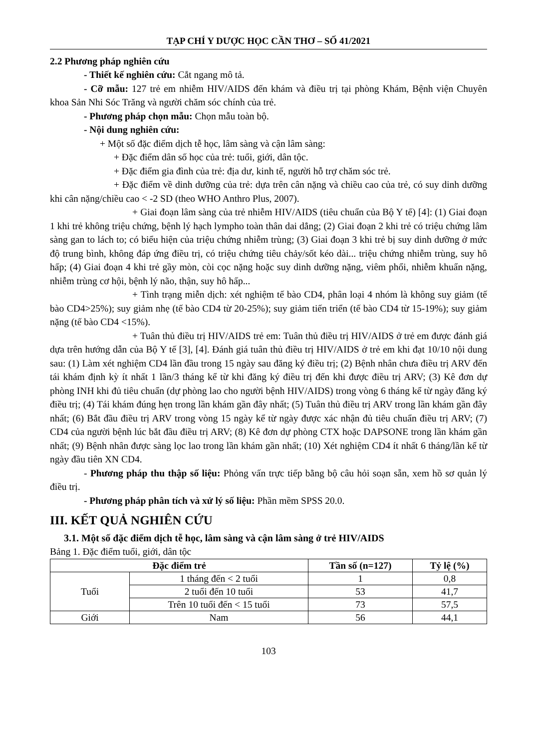TẠP CHÍ Y DƯỢC HỌC CẦN THƠ – SỐ 41/2021
2.2 Phương pháp nghiên cứu
- Thiết kế nghiên cứu: Cắt ngang mô tả.
- Cỡ mẫu: 127 trẻ em nhiễm HIV/AIDS đến khám và điều trị tại phòng Khám, Bệnh viện Chuyên khoa Sản Nhi Sóc Trăng và người chăm sóc chính của trẻ.
- Phương pháp chọn mẫu: Chọn mẫu toàn bộ.
- Nội dung nghiên cứu:
+ Một số đặc điểm dịch tễ học, lâm sàng và cận lâm sàng:
+ Đặc điểm dân số học của trẻ: tuổi, giới, dân tộc.
+ Đặc điểm gia đình của trẻ: địa dư, kinh tế, người hỗ trợ chăm sóc trẻ.
+ Đặc điểm về dinh dưỡng của trẻ: dựa trên cân nặng và chiều cao của trẻ, có suy dinh dưỡng khi cân nặng/chiều cao < -2 SD (theo WHO Anthro Plus, 2007).
+ Giai đoạn lâm sàng của trẻ nhiễm HIV/AIDS (tiêu chuẩn của Bộ Y tế) [4]: (1) Giai đoạn 1 khi trẻ không triệu chứng, bệnh lý hạch lympho toàn thân dai dẳng; (2) Giai đoạn 2 khi trẻ có triệu chứng lâm sàng gan to lách to; có biểu hiện của triệu chứng nhiễm trùng; (3) Giai đoạn 3 khi trẻ bị suy dinh dưỡng ở mức độ trung bình, không đáp ứng điều trị, có triệu chứng tiêu chảy/sốt kéo dài... triệu chứng nhiễm trùng, suy hô hấp; (4) Giai đoạn 4 khi trẻ gầy mòn, còi cọc nặng hoặc suy dinh dưỡng nặng, viêm phổi, nhiễm khuẩn nặng, nhiễm trùng cơ hội, bệnh lý não, thận, suy hô hấp...
+ Tình trạng miễn dịch: xét nghiệm tế bào CD4, phân loại 4 nhóm là không suy giảm (tế bào CD4>25%); suy giảm nhẹ (tế bào CD4 từ 20-25%); suy giảm tiến triển (tế bào CD4 từ 15-19%); suy giảm nặng (tế bào CD4 <15%).
+ Tuân thủ điều trị HIV/AIDS trẻ em: Tuân thủ điều trị HIV/AIDS ở trẻ em được đánh giá dựa trên hướng dẫn của Bộ Y tế [3], [4]. Đánh giá tuân thủ điều trị HIV/AIDS ở trẻ em khi đạt 10/10 nội dung sau: (1) Làm xét nghiệm CD4 lần đầu trong 15 ngày sau đăng ký điều trị; (2) Bệnh nhân chưa điều trị ARV đến tái khám định kỳ ít nhất 1 lần/3 tháng kể từ khi đăng ký điều trị đến khi được điều trị ARV; (3) Kê đơn dự phòng INH khi đủ tiêu chuẩn (dự phòng lao cho người bệnh HIV/AIDS) trong vòng 6 tháng kể từ ngày đăng ký điều trị; (4) Tái khám đúng hẹn trong lần khám gần đây nhất; (5) Tuân thủ điều trị ARV trong lần khám gần đây nhất; (6) Bắt đầu điều trị ARV trong vòng 15 ngày kể từ ngày được xác nhận đủ tiêu chuẩn điều trị ARV; (7) CD4 của người bệnh lúc bắt đầu điều trị ARV; (8) Kê đơn dự phòng CTX hoặc DAPSONE trong lần khám gần nhất; (9) Bệnh nhân được sàng lọc lao trong lần khám gần nhất; (10) Xét nghiệm CD4 ít nhất 6 tháng/lần kể từ ngày đầu tiên XN CD4.
- Phương pháp thu thập số liệu: Phỏng vấn trực tiếp bằng bộ câu hỏi soạn sẵn, xem hồ sơ quản lý điều trị.
- Phương pháp phân tích và xử lý số liệu: Phần mềm SPSS 20.0.
III. KẾT QUẢ NGHIÊN CỨU
3.1. Một số đặc điểm dịch tễ học, lâm sàng và cận lâm sàng ở trẻ HIV/AIDS
Bảng 1. Đặc điểm tuổi, giới, dân tộc
| Đặc điểm trẻ | | Tần số (n=127) | Tỷ lệ (%) |
| --- | --- | --- | --- |
| Tuổi | 1 tháng đến < 2 tuổi | 1 | 0,8 |
| | 2 tuổi đến 10 tuổi | 53 | 41,7 |
| | Trên 10 tuổi đến < 15 tuổi | 73 | 57,5 |
| Giới | Nam | 56 | 44,1 |
103